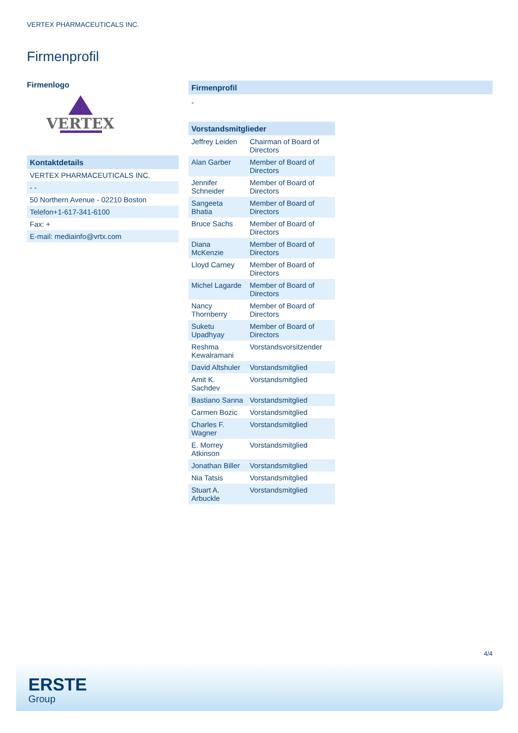VERTEX PHARMACEUTICALS INC.
Firmenprofil
Firmenlogo
VERTEX
Kontaktdetails
| VERTEX PHARMACEUTICALS INC. |
| - - |
| 50 Northern Avenue - 02210 Boston |
| Telefon+1-617-341-6100 |
| Fax: + |
| E-mail: mediainfo@vrtx.com |
Firmenprofil
-
Vorstandsmitglieder
| Jeffrey Leiden | Chairman of Board of Directors |
| Alan Garber | Member of Board of Directors |
| Jennifer Schneider | Member of Board of Directors |
| Sangeeta Bhatia | Member of Board of Directors |
| Bruce Sachs | Member of Board of Directors |
| Diana McKenzie | Member of Board of Directors |
| Lloyd Carney | Member of Board of Directors |
| Michel Lagarde | Member of Board of Directors |
| Nancy Thornberry | Member of Board of Directors |
| Suketu Upadhyay | Member of Board of Directors |
| Reshma Kewalramani | Vorstandsvorsitzender |
| David Altshuler | Vorstandsmitglied |
| Amit K. Sachdev | Vorstandsmitglied |
| Bastiano Sanna | Vorstandsmitglied |
| Carmen Bozic | Vorstandsmitglied |
| Charles F. Wagner | Vorstandsmitglied |
| E. Morrey Atkinson | Vorstandsmitglied |
| Jonathan Biller | Vorstandsmitglied |
| Nia Tatsis | Vorstandsmitglied |
| Stuart A. Arbuckle | Vorstandsmitglied |
4/4
ERSTE
Group